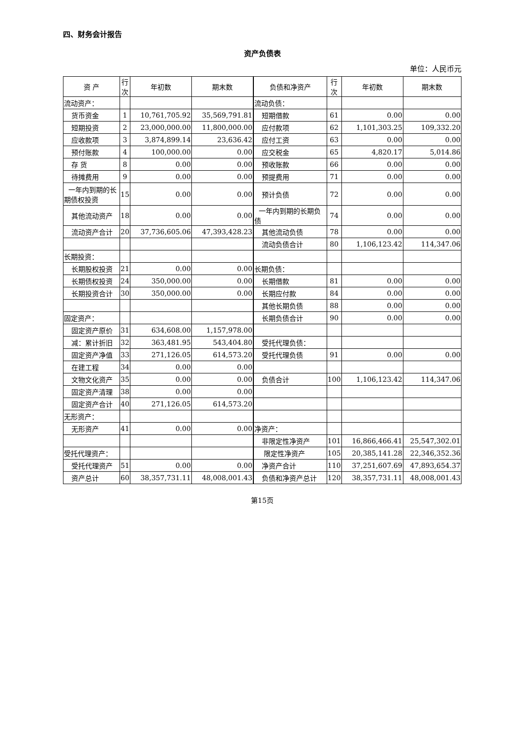四、财务会计报告
资产负债表
单位：人民币元
| 资 产 | 行次 | 年初数 | 期末数 | 负债和净资产 | 行次 | 年初数 | 期末数 |
| --- | --- | --- | --- | --- | --- | --- | --- |
| 流动资产： | | | | 流动负债： | | | |
| 货币资金 | 1 | 10,761,705.92 | 35,569,791.81 | 短期借款 | 61 | 0.00 | 0.00 |
| 短期投资 | 2 | 23,000,000.00 | 11,800,000.00 | 应付款项 | 62 | 1,101,303.25 | 109,332.20 |
| 应收款项 | 3 | 3,874,899.14 | 23,636.42 | 应付工资 | 63 | 0.00 | 0.00 |
| 预付账款 | 4 | 100,000.00 | 0.00 | 应交税金 | 65 | 4,820.17 | 5,014.86 |
| 存 货 | 8 | 0.00 | 0.00 | 预收账款 | 66 | 0.00 | 0.00 |
| 待摊费用 | 9 | 0.00 | 0.00 | 预提费用 | 71 | 0.00 | 0.00 |
| 一年内到期的长期债权投资 | 15 | 0.00 | 0.00 | 预计负债 | 72 | 0.00 | 0.00 |
| 其他流动资产 | 18 | 0.00 | 0.00 | 一年内到期的长期负债 | 74 | 0.00 | 0.00 |
| 流动资产合计 | 20 | 37,736,605.06 | 47,393,428.23 | 其他流动负债 | 78 | 0.00 | 0.00 |
| | | | | 流动负债合计 | 80 | 1,106,123.42 | 114,347.06 |
| 长期投资： | | | | | | | |
| 长期股权投资 | 21 | 0.00 | 0.00 | 长期负债： | | | |
| 长期债权投资 | 24 | 350,000.00 | 0.00 | 长期借款 | 81 | 0.00 | 0.00 |
| 长期投资合计 | 30 | 350,000.00 | 0.00 | 长期应付款 | 84 | 0.00 | 0.00 |
| | | | | 其他长期负债 | 88 | 0.00 | 0.00 |
| 固定资产： | | | | 长期负债合计 | 90 | 0.00 | 0.00 |
| 固定资产原价 | 31 | 634,608.00 | 1,157,978.00 | | | | |
| 减：累计折旧 | 32 | 363,481.95 | 543,404.80 | 受托代理负债： | | | |
| 固定资产净值 | 33 | 271,126.05 | 614,573.20 | 受托代理负债 | 91 | 0.00 | 0.00 |
| 在建工程 | 34 | 0.00 | 0.00 | | | | |
| 文物文化资产 | 35 | 0.00 | 0.00 | 负债合计 | 100 | 1,106,123.42 | 114,347.06 |
| 固定资产清理 | 38 | 0.00 | 0.00 | | | | |
| 固定资产合计 | 40 | 271,126.05 | 614,573.20 | | | | |
| 无形资产： | | | | | | | |
| 无形资产 | 41 | 0.00 | 0.00 | 净资产： | | | |
| | | | | 非限定性净资产 | 101 | 16,866,466.41 | 25,547,302.01 |
| 受托代理资产： | | | | 限定性净资产 | 105 | 20,385,141.28 | 22,346,352.36 |
| 受托代理资产 | 51 | 0.00 | 0.00 | 净资产合计 | 110 | 37,251,607.69 | 47,893,654.37 |
| 资产总计 | 60 | 38,357,731.11 | 48,008,001.43 | 负债和净资产总计 | 120 | 38,357,731.11 | 48,008,001.43 |
第15页